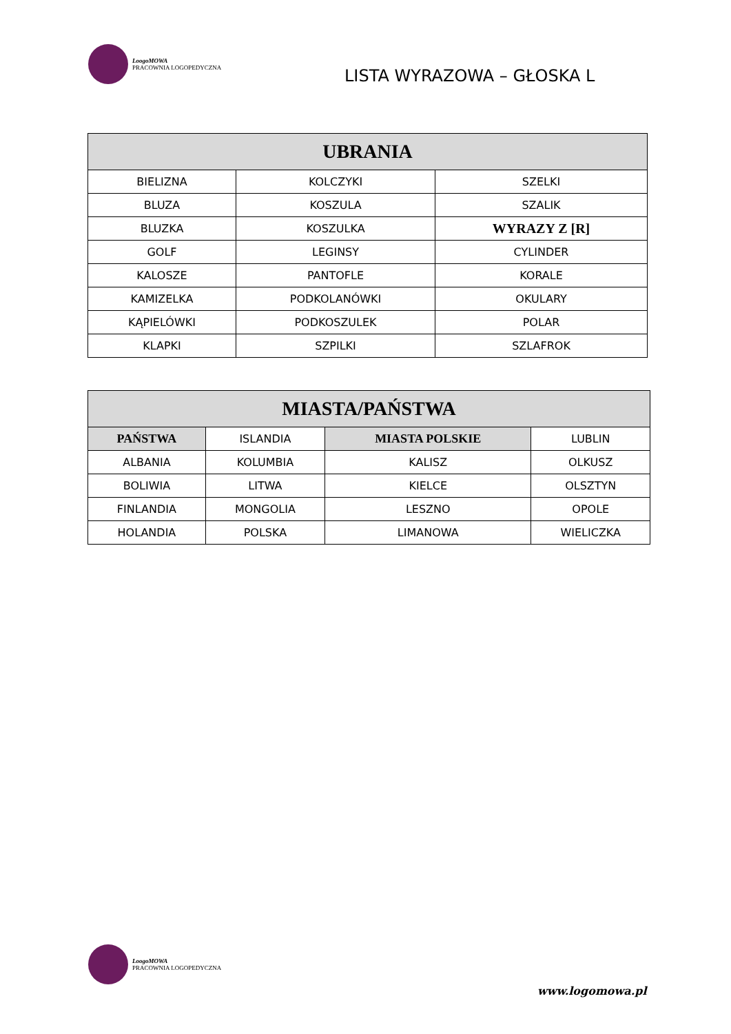LoogoMOWA
PRACOWNIA LOGOPEDYCZNA
LISTA WYRAZOWA – GŁOSKA L
| UBRANIA | | |
| --- | --- | --- |
| BIELIZNA | KOLCZYKI | SZELKI |
| BLUZA | KOSZULA | SZALIK |
| BLUZKA | KOSZULKA | WYRAZY Z [R] |
| GOLF | LEGINSY | CYLINDER |
| KALOSZE | PANTOFLE | KORALE |
| KAMIZELKA | PODKOLANÓWKI | OKULARY |
| KĄPIELÓWKI | PODKOSZULEK | POLAR |
| KLAPKI | SZPILKI | SZLAFROK |
| MIASTA/PAŃSTWA | | | |
| --- | --- | --- | --- |
| PAŃSTWA | ISLANDIA | MIASTA POLSKIE | LUBLIN |
| ALBANIA | KOLUMBIA | KALISZ | OLKUSZ |
| BOLIWIA | LITWA | KIELCE | OLSZTYN |
| FINLANDIA | MONGOLIA | LESZNO | OPOLE |
| HOLANDIA | POLSKA | LIMANOWA | WIELICZKA |
LoogoMOWA
PRACOWNIA LOGOPEDYCZNA
www.logomowa.pl